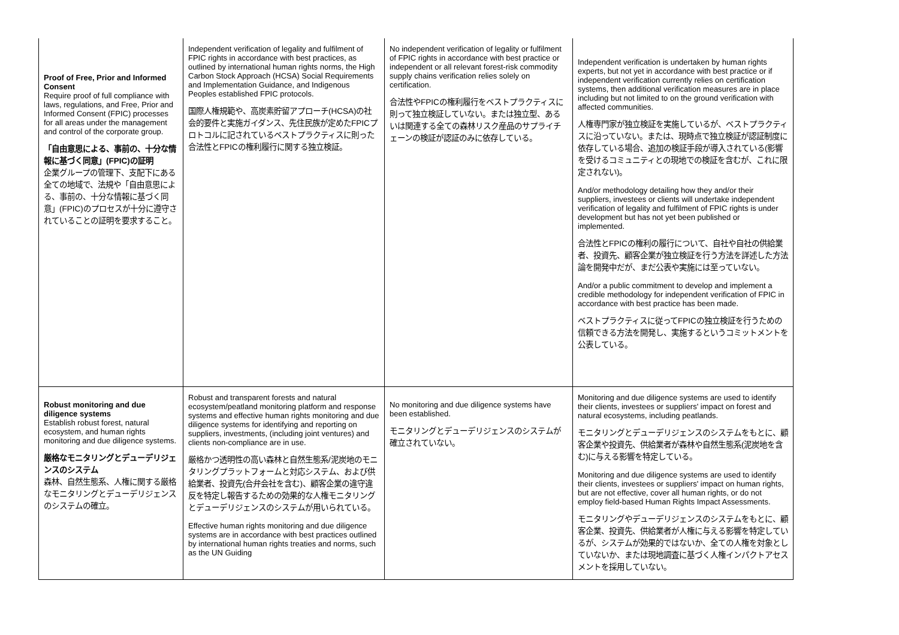| Proof of Free, Prior and Informed Consent Require proof of full compliance with laws, regulations, and Free, Prior and Informed Consent (FPIC) processes for all areas under the management and control of the corporate group. 「自由意思による、事前の、十分な情報に基づく同意」(FPIC)の証明 企業グループの管理下、支配下にある全ての地域で、法規や「自由意思による、事前の、十分な情報に基づく同意」(FPIC)のプロセスが十分に遵守されていることの証明を要求すること。 | Independent verification of legality and fulfilment of FPIC rights in accordance with best practices, as outlined by international human rights norms, the High Carbon Stock Approach (HCSA) Social Requirements and Implementation Guidance, and Indigenous Peoples established FPIC protocols. 国際人権規範や、高炭素貯留アプローチ(HCSA)の社会的要件と実施ガイダンス、先住民族が定めたFPICプロトコルに記されているベストプラクティスに則った合法性とFPICの権利履行に関する独立検証。 | No independent verification of legality or fulfilment of FPIC rights in accordance with best practice or independent or all relevant forest-risk commodity supply chains verification relies solely on certification. 合法性やFPICの権利履行をベストプラクティスに則って独立検証していない。または独立型、あるいは関連する全ての森林リスク産品のサプライチェーンの検証が認証のみに依存している。 | Independent verification is undertaken by human rights experts, but not yet in accordance with best practice or if independent verification currently relies on certification systems, then additional verification measures are in place including but not limited to on the ground verification with affected communities. 人権専門家が独立検証を実施しているが、ベストプラクティスに沿っていない。または、現時点で独立検証が認証制度に依存している場合、追加の検証手段が導入されている(影響を受けるコミュニティとの現地での検証を含むが、これに限定されない)。 And/or methodology detailing how they and/or their suppliers, investees or clients will undertake independent verification of legality and fulfilment of FPIC rights is under development but has not yet been published or implemented. 合法性とFPICの権利の履行について、自社や自社の供給業者、投資先、顧客企業が独立検証を行う方法を詳述した方法論を開発中だが、まだ公表や実施には至っていない。 And/or a public commitment to develop and implement a credible methodology for independent verification of FPIC in accordance with best practice has been made. ベストプラクティスに従ってFPICの独立検証を行うための信頼できる方法を開発し、実施するというコミットメントを公表している。 |
| Robust monitoring and due diligence systems Establish robust forest, natural ecosystem, and human rights monitoring and due diligence systems. 厳格なモニタリングとデューデリジェンスのシステム 森林、自然生態系、人権に関する厳格なモニタリングとデューデリジェンスのシステムの確立。 | Robust and transparent forests and natural ecosystem/peatland monitoring platform and response systems and effective human rights monitoring and due diligence systems for identifying and reporting on suppliers, investments, (including joint ventures) and clients non-compliance are in use. 厳格かつ透明性の高い森林と自然生態系/泥炭地のモニタリングプラットフォームと対応システム、および供給業者、投資先(合弁会社を含む)、顧客企業の違守違反を特定し報告するための効果的な人権モニタリングとデューデリジェンスのシステムが用いられている。 Effective human rights monitoring and due diligence systems are in accordance with best practices outlined by international human rights treaties and norms, such as the UN Guiding | No monitoring and due diligence systems have been established. モニタリングとデューデリジェンスのシステムが確立されていない。 | Monitoring and due diligence systems are used to identify their clients, investees or suppliers' impact on forest and natural ecosystems, including peatlands. モニタリングとデューデリジェンスのシステムをもとに、顧客企業や投資先、供給業者が森林や自然生態系(泥炭地を含む)に与える影響を特定している。 Monitoring and due diligence systems are used to identify their clients, investees or suppliers' impact on human rights, but are not effective, cover all human rights, or do not employ field-based Human Rights Impact Assessments. モニタリングやデューデリジェンスのシステムをもとに、顧客企業、投資先、供給業者が人権に与える影響を特定しているが、システムが効果的ではないか、全ての人権を対象としていないか、または現地調査に基づく人権インパクトアセスメントを採用していない。 |